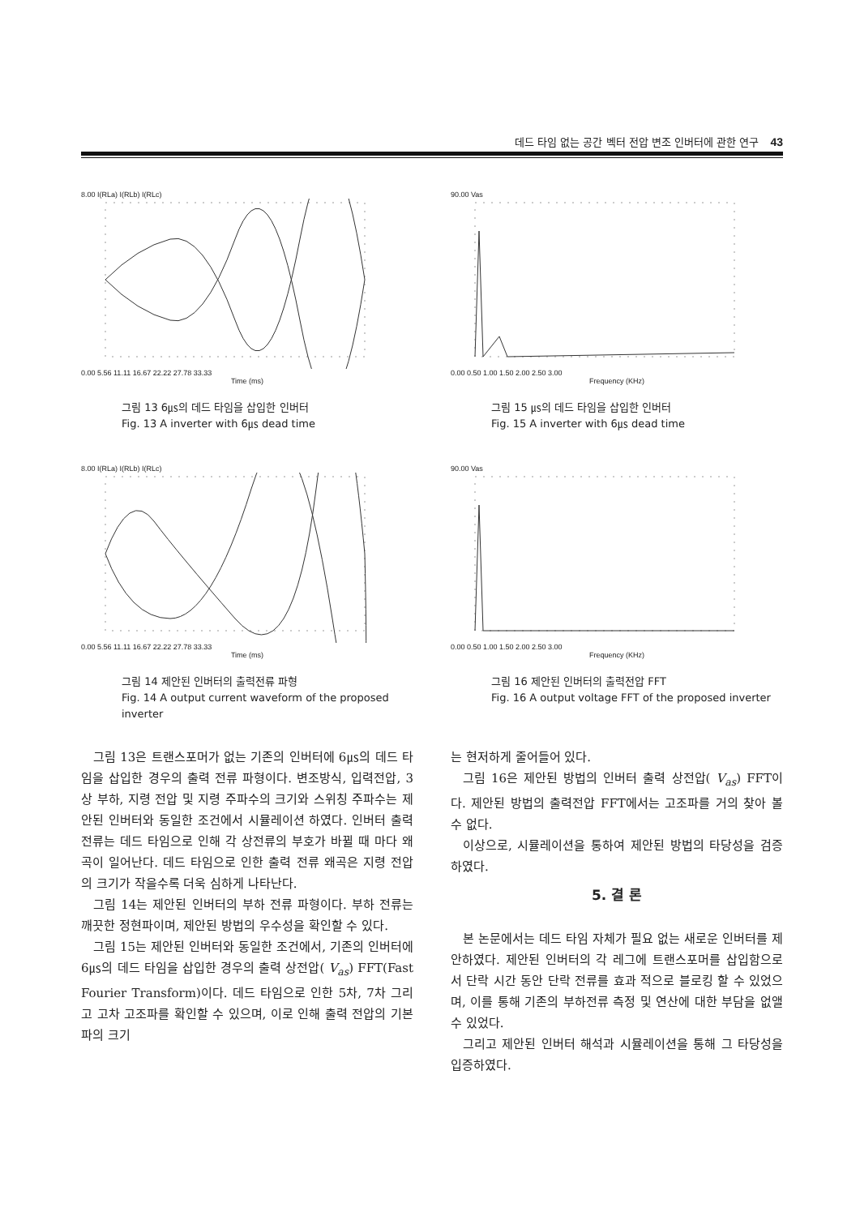데드 타임 없는 공간 벡터 전압 변조 인버터에 관한 연구 43
8.00 I(RLa) I(RLb) I(RLc)
0.00 5.56 11.11 16.67 22.22 27.78 33.33
Time (ms)
그림 13 6㎲의 데드 타임을 삽입한 인버터
Fig. 13 A inverter with 6㎲ dead time
90.00 Vas
0.00 0.50 1.00 1.50 2.00 2.50 3.00
Frequency (KHz)
그림 15 ㎲의 데드 타임을 삽입한 인버터
Fig. 15 A inverter with 6㎲ dead time
8.00 I(RLa) I(RLb) I(RLc)
0.00 5.56 11.11 16.67 22.22 27.78 33.33
Time (ms)
그림 14 제안된 인버터의 출력전류 파형
Fig. 14 A output current waveform of the proposed inverter
90.00 Vas
0.00 0.50 1.00 1.50 2.00 2.50 3.00
Frequency (KHz)
그림 16 제안된 인버터의 출력전압 FFT
Fig. 16 A output voltage FFT of the proposed inverter
그림 13은 트랜스포머가 없는 기존의 인버터에 6㎲의 데드 타임을 삽입한 경우의 출력 전류 파형이다. 변조방식, 입력전압, 3상 부하, 지령 전압 및 지령 주파수의 크기와 스위칭 주파수는 제안된 인버터와 동일한 조건에서 시뮬레이션 하였다. 인버터 출력전류는 데드 타임으로 인해 각 상전류의 부호가 바뀔 때 마다 왜곡이 일어난다. 데드 타임으로 인한 출력 전류 왜곡은 지령 전압의 크기가 작을수록 더욱 심하게 나타난다.
그림 14는 제안된 인버터의 부하 전류 파형이다. 부하 전류는 깨끗한 정현파이며, 제안된 방법의 우수성을 확인할 수 있다.
그림 15는 제안된 인버터와 동일한 조건에서, 기존의 인버터에 6㎲의 데드 타임을 삽입한 경우의 출력 상전압( V<sub>as</sub>) FFT(Fast Fourier Transform)이다. 데드 타임으로 인한 5차, 7차 그리고 고차 고조파를 확인할 수 있으며, 이로 인해 출력 전압의 기본파의 크기
는 현저하게 줄어들어 있다.
그림 16은 제안된 방법의 인버터 출력 상전압( V<sub>as</sub>) FFT이다. 제안된 방법의 출력전압 FFT에서는 고조파를 거의 찾아 볼 수 없다.
이상으로, 시뮬레이션을 통하여 제안된 방법의 타당성을 검증하였다.
5. 결 론
본 논문에서는 데드 타임 자체가 필요 없는 새로운 인버터를 제안하였다. 제안된 인버터의 각 레그에 트랜스포머를 삽입함으로서 단락 시간 동안 단락 전류를 효과 적으로 블로킹 할 수 있었으며, 이를 통해 기존의 부하전류 측정 및 연산에 대한 부담을 없앨 수 있었다.
그리고 제안된 인버터 해석과 시뮬레이션을 통해 그 타당성을 입증하였다.